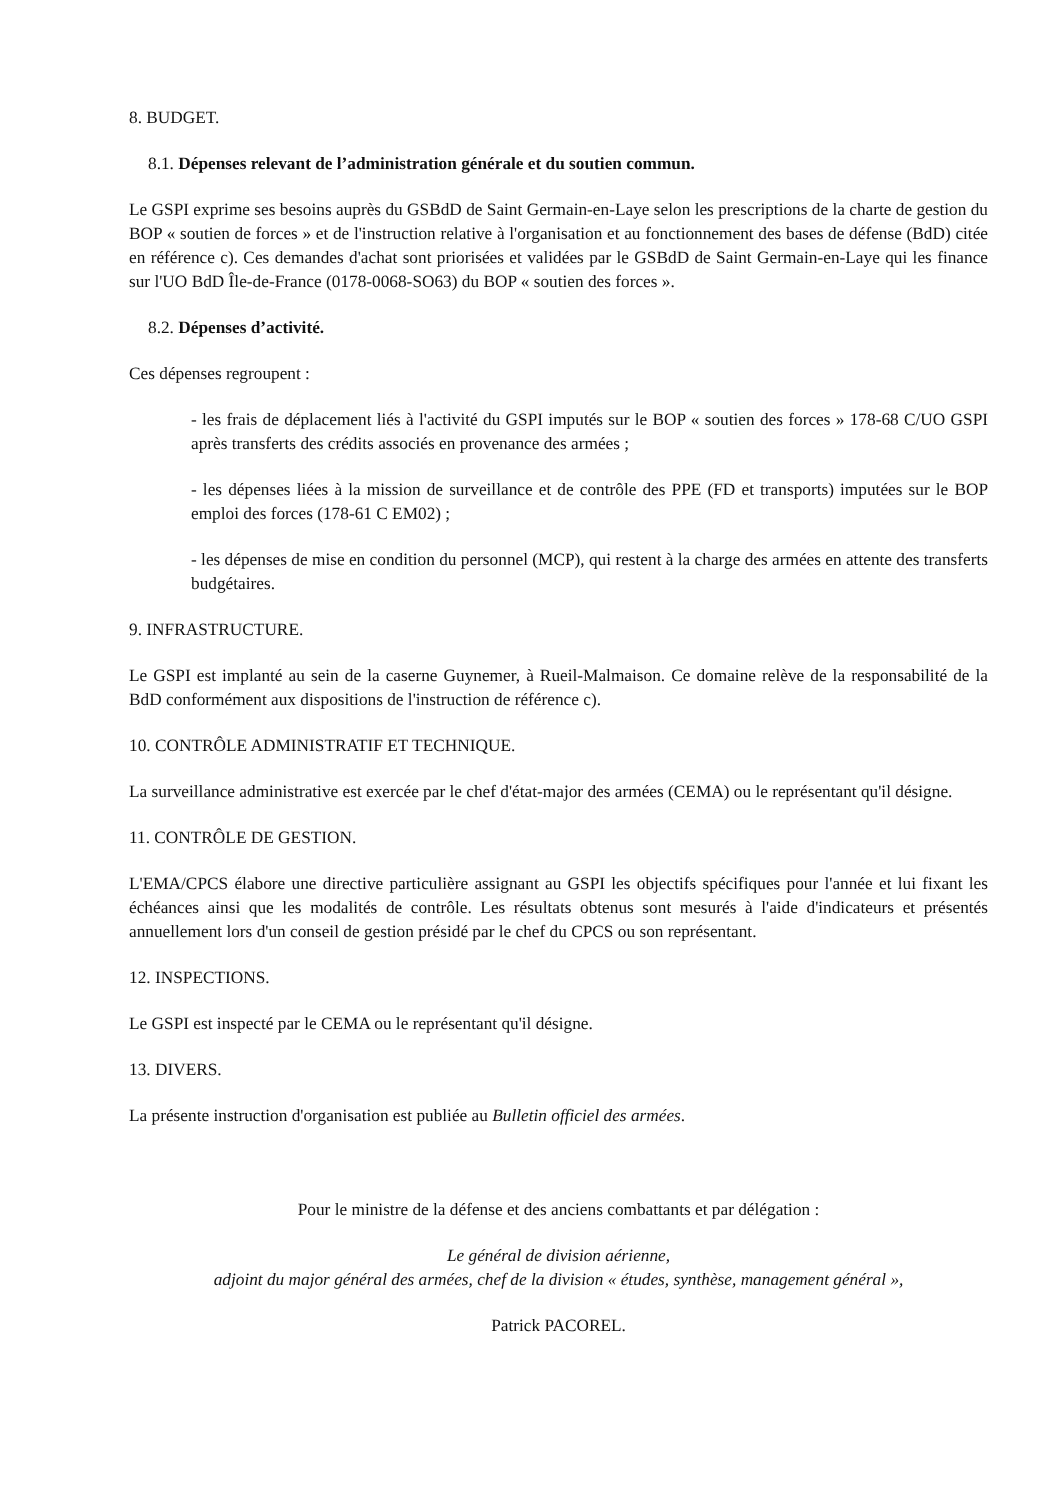8. BUDGET.
8.1. Dépenses relevant de l’administration générale et du soutien commun.
Le GSPI exprime ses besoins auprès du GSBdD de Saint Germain-en-Laye selon les prescriptions de la charte de gestion du BOP « soutien de forces » et de l'instruction relative à l'organisation et au fonctionnement des bases de défense (BdD) citée en référence c). Ces demandes d'achat sont priorisées et validées par le GSBdD de Saint Germain-en-Laye qui les finance sur l'UO BdD Île-de-France (0178-0068-SO63) du BOP « soutien des forces ».
8.2. Dépenses d’activité.
Ces dépenses regroupent :
- les frais de déplacement liés à l'activité du GSPI imputés sur le BOP « soutien des forces » 178-68 C/UO GSPI après transferts des crédits associés en provenance des armées ;
- les dépenses liées à la mission de surveillance et de contrôle des PPE (FD et transports) imputées sur le BOP emploi des forces (178-61 C EM02) ;
- les dépenses de mise en condition du personnel (MCP), qui restent à la charge des armées en attente des transferts budgétaires.
9. INFRASTRUCTURE.
Le GSPI est implanté au sein de la caserne Guynemer, à Rueil-Malmaison. Ce domaine relève de la responsabilité de la BdD conformément aux dispositions de l'instruction de référence c).
10. CONTRÔLE ADMINISTRATIF ET TECHNIQUE.
La surveillance administrative est exercée par le chef d'état-major des armées (CEMA) ou le représentant qu'il désigne.
11. CONTRÔLE DE GESTION.
L'EMA/CPCS élabore une directive particulière assignant au GSPI les objectifs spécifiques pour l'année et lui fixant les échéances ainsi que les modalités de contrôle. Les résultats obtenus sont mesurés à l'aide d'indicateurs et présentés annuellement lors d'un conseil de gestion présidé par le chef du CPCS ou son représentant.
12. INSPECTIONS.
Le GSPI est inspecté par le CEMA ou le représentant qu'il désigne.
13. DIVERS.
La présente instruction d'organisation est publiée au Bulletin officiel des armées.
Pour le ministre de la défense et des anciens combattants et par délégation :
Le général de division aérienne,
adjoint du major général des armées, chef de la division « études, synthèse, management général »,
Patrick PACOREL.